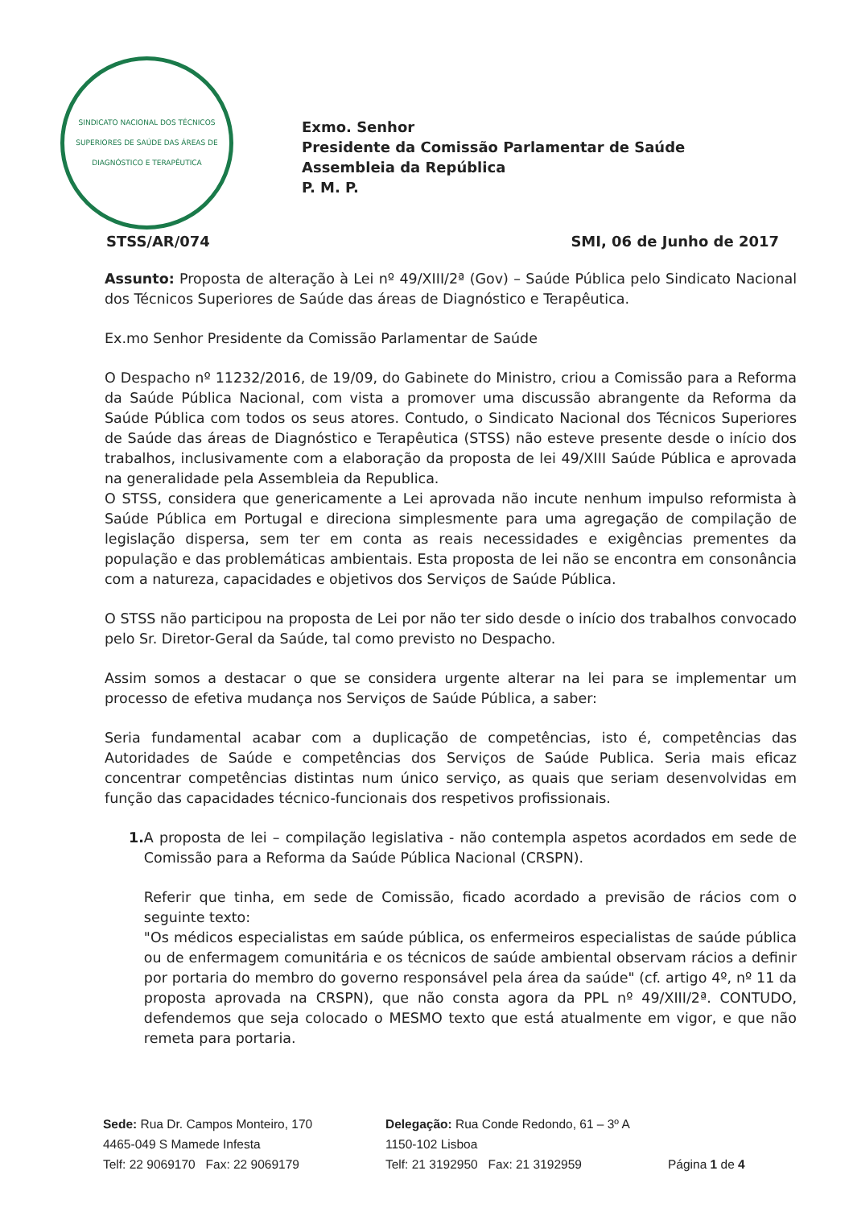SINDICATO NACIONAL DOS TÉCNICOS SUPERIORES DE SAÚDE DAS ÁREAS DE DIAGNÓSTICO E TERAPÊUTICA
Exmo. Senhor
Presidente da Comissão Parlamentar de Saúde
Assembleia da República
P. M. P.
STSS/AR/074 SMI, 06 de Junho de 2017
Assunto: Proposta de alteração à Lei nº 49/XIII/2ª (Gov) – Saúde Pública pelo Sindicato Nacional dos Técnicos Superiores de Saúde das áreas de Diagnóstico e Terapêutica.
Ex.mo Senhor Presidente da Comissão Parlamentar de Saúde
O Despacho nº 11232/2016, de 19/09, do Gabinete do Ministro, criou a Comissão para a Reforma da Saúde Pública Nacional, com vista a promover uma discussão abrangente da Reforma da Saúde Pública com todos os seus atores. Contudo, o Sindicato Nacional dos Técnicos Superiores de Saúde das áreas de Diagnóstico e Terapêutica (STSS) não esteve presente desde o início dos trabalhos, inclusivamente com a elaboração da proposta de lei 49/XIII Saúde Pública e aprovada na generalidade pela Assembleia da Republica.
O STSS, considera que genericamente a Lei aprovada não incute nenhum impulso reformista à Saúde Pública em Portugal e direciona simplesmente para uma agregação de compilação de legislação dispersa, sem ter em conta as reais necessidades e exigências prementes da população e das problemáticas ambientais. Esta proposta de lei não se encontra em consonância com a natureza, capacidades e objetivos dos Serviços de Saúde Pública.
O STSS não participou na proposta de Lei por não ter sido desde o início dos trabalhos convocado pelo Sr. Diretor-Geral da Saúde, tal como previsto no Despacho.
Assim somos a destacar o que se considera urgente alterar na lei para se implementar um processo de efetiva mudança nos Serviços de Saúde Pública, a saber:
Seria fundamental acabar com a duplicação de competências, isto é, competências das Autoridades de Saúde e competências dos Serviços de Saúde Publica. Seria mais eficaz concentrar competências distintas num único serviço, as quais que seriam desenvolvidas em função das capacidades técnico-funcionais dos respetivos profissionais.
1. A proposta de lei – compilação legislativa - não contempla aspetos acordados em sede de Comissão para a Reforma da Saúde Pública Nacional (CRSPN).
Referir que tinha, em sede de Comissão, ficado acordado a previsão de rácios com o seguinte texto:
"Os médicos especialistas em saúde pública, os enfermeiros especialistas de saúde pública ou de enfermagem comunitária e os técnicos de saúde ambiental observam rácios a definir por portaria do membro do governo responsável pela área da saúde" (cf. artigo 4º, nº 11 da proposta aprovada na CRSPN), que não consta agora da PPL nº 49/XIII/2ª. CONTUDO, defendemos que seja colocado o MESMO texto que está atualmente em vigor, e que não remeta para portaria.
Sede: Rua Dr. Campos Monteiro, 170
4465-049 S Mamede Infesta
Telf: 22 9069170 Fax: 22 9069179
Delegação: Rua Conde Redondo, 61 – 3º A
1150-102 Lisboa
Telf: 21 3192950 Fax: 21 3192959
Página 1 de 4